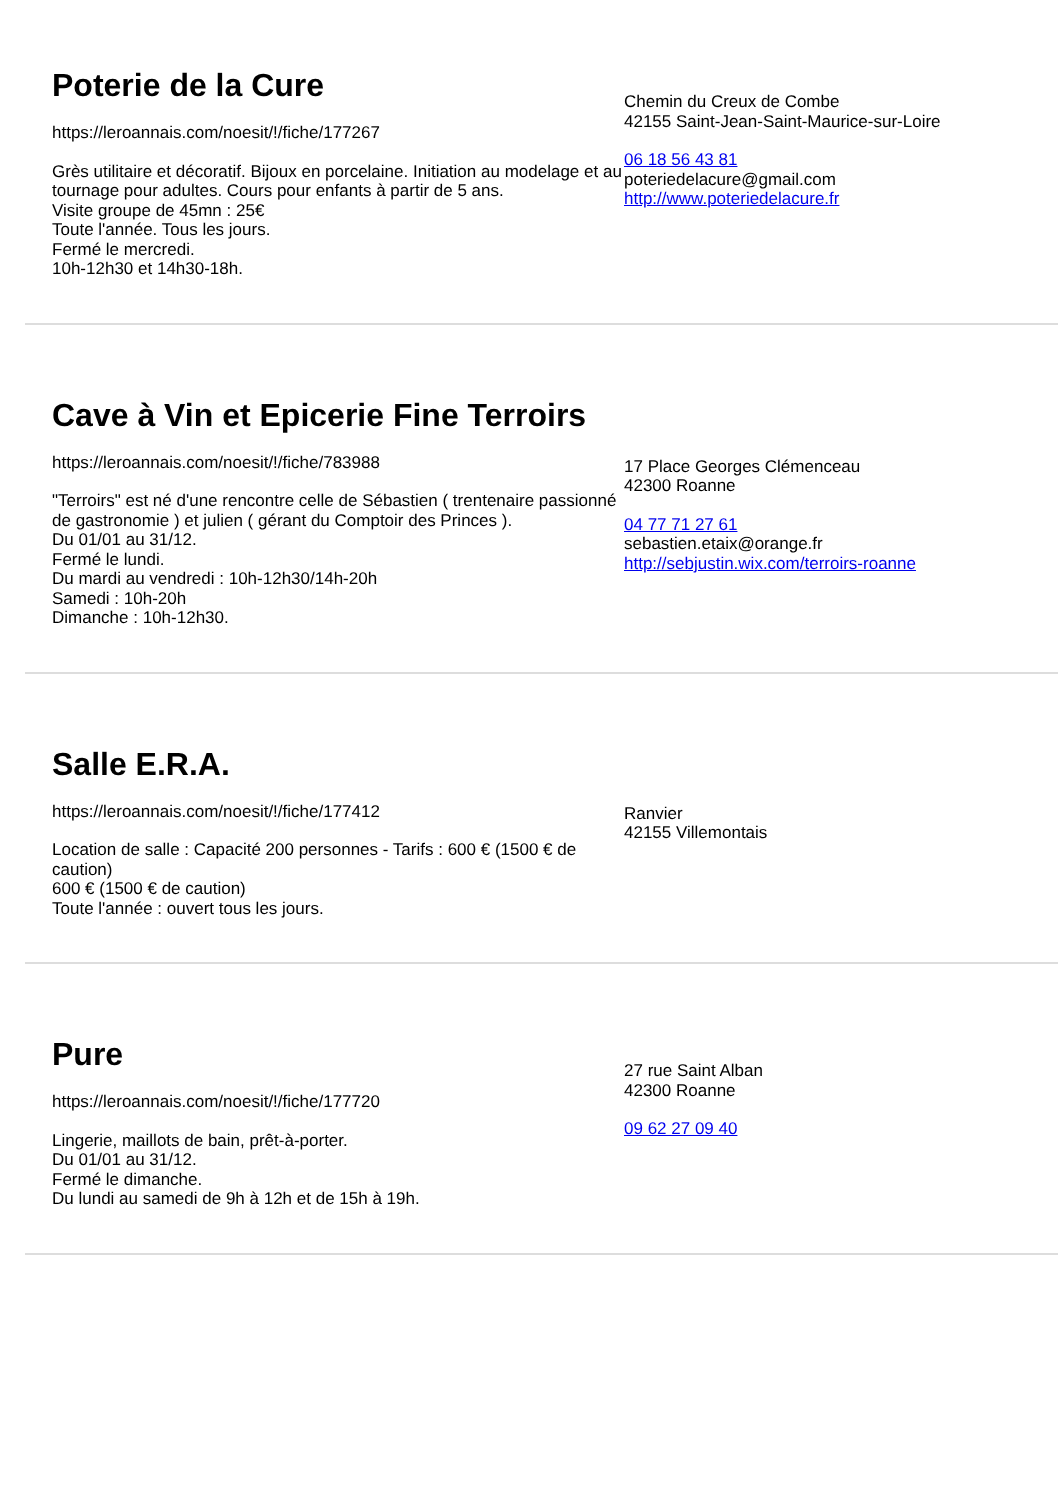Poterie de la Cure
https://leroannais.com/noesit/!/fiche/177267
Grès utilitaire et décoratif. Bijoux en porcelaine. Initiation au modelage et au tournage pour adultes. Cours pour enfants à partir de 5 ans.
Visite groupe de 45mn : 25€
Toute l'année. Tous les jours.
Fermé le mercredi.
10h-12h30 et 14h30-18h.
Chemin du Creux de Combe
42155 Saint-Jean-Saint-Maurice-sur-Loire
06 18 56 43 81
poteriedelacure@gmail.com
http://www.poteriedelacure.fr
Cave à Vin et Epicerie Fine Terroirs
https://leroannais.com/noesit/!/fiche/783988
"Terroirs" est né d'une rencontre celle de Sébastien ( trentenaire passionné de gastronomie ) et julien ( gérant du Comptoir des Princes ).
Du 01/01 au 31/12.
Fermé le lundi.
Du mardi au vendredi : 10h-12h30/14h-20h
Samedi : 10h-20h
Dimanche : 10h-12h30.
17 Place Georges Clémenceau
42300 Roanne
04 77 71 27 61
sebastien.etaix@orange.fr
http://sebjustin.wix.com/terroirs-roanne
Salle E.R.A.
https://leroannais.com/noesit/!/fiche/177412
Location de salle : Capacité 200 personnes - Tarifs : 600 € (1500 € de caution)
600 € (1500 € de caution)
Toute l'année : ouvert tous les jours.
Ranvier
42155 Villemontais
Pure
https://leroannais.com/noesit/!/fiche/177720
Lingerie, maillots de bain, prêt-à-porter.
Du 01/01 au 31/12.
Fermé le dimanche.
Du lundi au samedi de 9h à 12h et de 15h à 19h.
27 rue Saint Alban
42300 Roanne
09 62 27 09 40